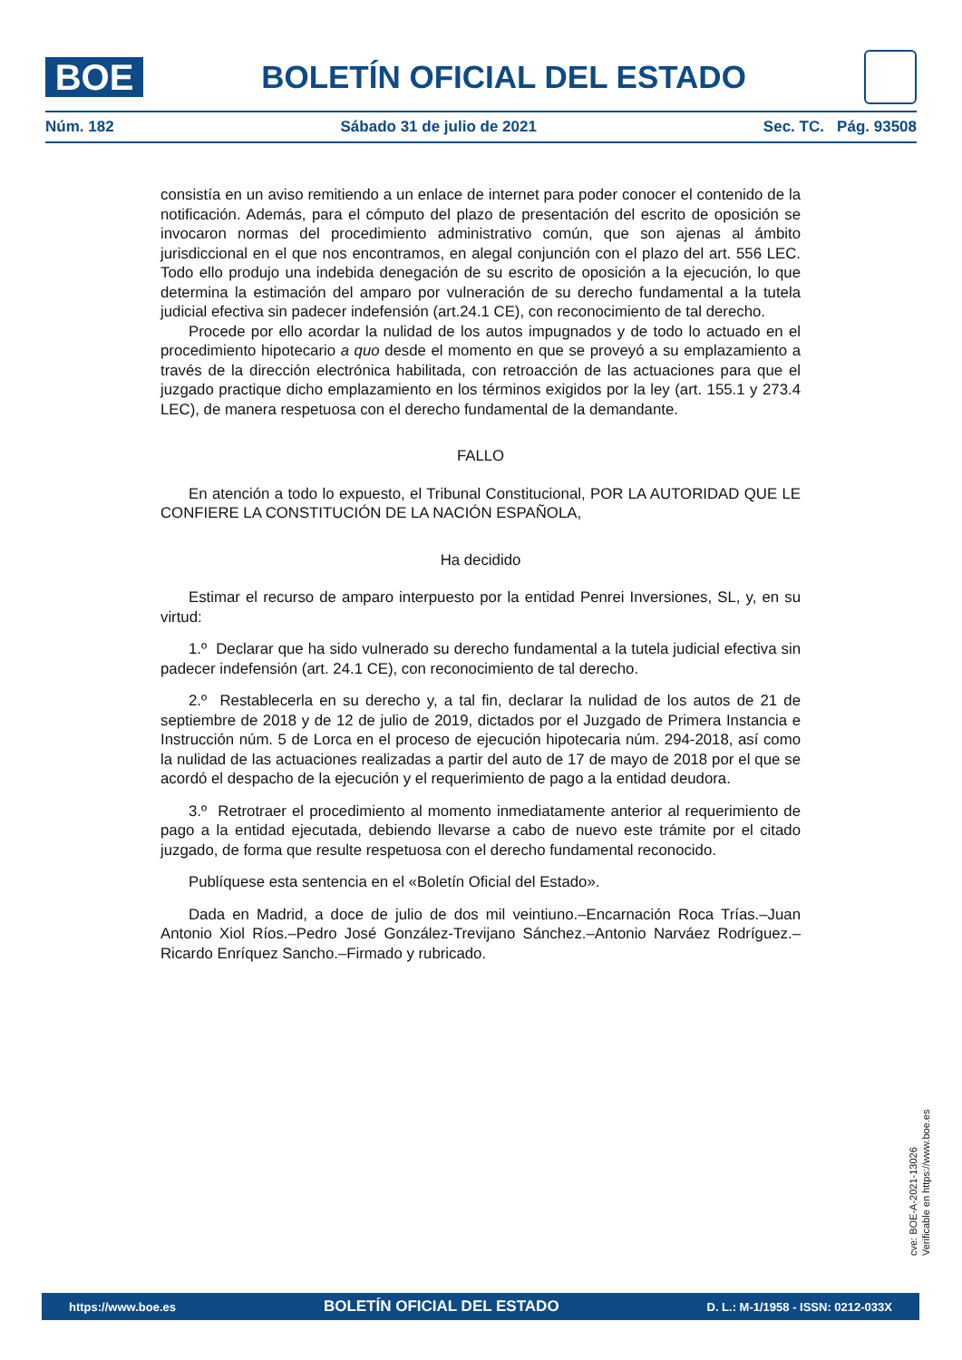BOE
BOLETÍN OFICIAL DEL ESTADO
Núm. 182 Sábado 31 de julio de 2021 Sec. TC. Pág. 93508
consistía en un aviso remitiendo a un enlace de internet para poder conocer el contenido de la notificación. Además, para el cómputo del plazo de presentación del escrito de oposición se invocaron normas del procedimiento administrativo común, que son ajenas al ámbito jurisdiccional en el que nos encontramos, en alegal conjunción con el plazo del art. 556 LEC. Todo ello produjo una indebida denegación de su escrito de oposición a la ejecución, lo que determina la estimación del amparo por vulneración de su derecho fundamental a la tutela judicial efectiva sin padecer indefensión (art.24.1 CE), con reconocimiento de tal derecho.
Procede por ello acordar la nulidad de los autos impugnados y de todo lo actuado en el procedimiento hipotecario a quo desde el momento en que se proveyó a su emplazamiento a través de la dirección electrónica habilitada, con retroacción de las actuaciones para que el juzgado practique dicho emplazamiento en los términos exigidos por la ley (art. 155.1 y 273.4 LEC), de manera respetuosa con el derecho fundamental de la demandante.
FALLO
En atención a todo lo expuesto, el Tribunal Constitucional, POR LA AUTORIDAD QUE LE CONFIERE LA CONSTITUCIÓN DE LA NACIÓN ESPAÑOLA,
Ha decidido
Estimar el recurso de amparo interpuesto por la entidad Penrei Inversiones, SL, y, en su virtud:
1.º Declarar que ha sido vulnerado su derecho fundamental a la tutela judicial efectiva sin padecer indefensión (art. 24.1 CE), con reconocimiento de tal derecho.
2.º Restablecerla en su derecho y, a tal fin, declarar la nulidad de los autos de 21 de septiembre de 2018 y de 12 de julio de 2019, dictados por el Juzgado de Primera Instancia e Instrucción núm. 5 de Lorca en el proceso de ejecución hipotecaria núm. 294-2018, así como la nulidad de las actuaciones realizadas a partir del auto de 17 de mayo de 2018 por el que se acordó el despacho de la ejecución y el requerimiento de pago a la entidad deudora.
3.º Retrotraer el procedimiento al momento inmediatamente anterior al requerimiento de pago a la entidad ejecutada, debiendo llevarse a cabo de nuevo este trámite por el citado juzgado, de forma que resulte respetuosa con el derecho fundamental reconocido.
Publíquese esta sentencia en el «Boletín Oficial del Estado».
Dada en Madrid, a doce de julio de dos mil veintiuno.–Encarnación Roca Trías.–Juan Antonio Xiol Ríos.–Pedro José González-Trevijano Sánchez.–Antonio Narváez Rodríguez.–Ricardo Enríquez Sancho.–Firmado y rubricado.
cve: BOE-A-2021-13026
Verificable en https://www.boe.es
https://www.boe.es BOLETÍN OFICIAL DEL ESTADO D. L.: M-1/1958 - ISSN: 0212-033X